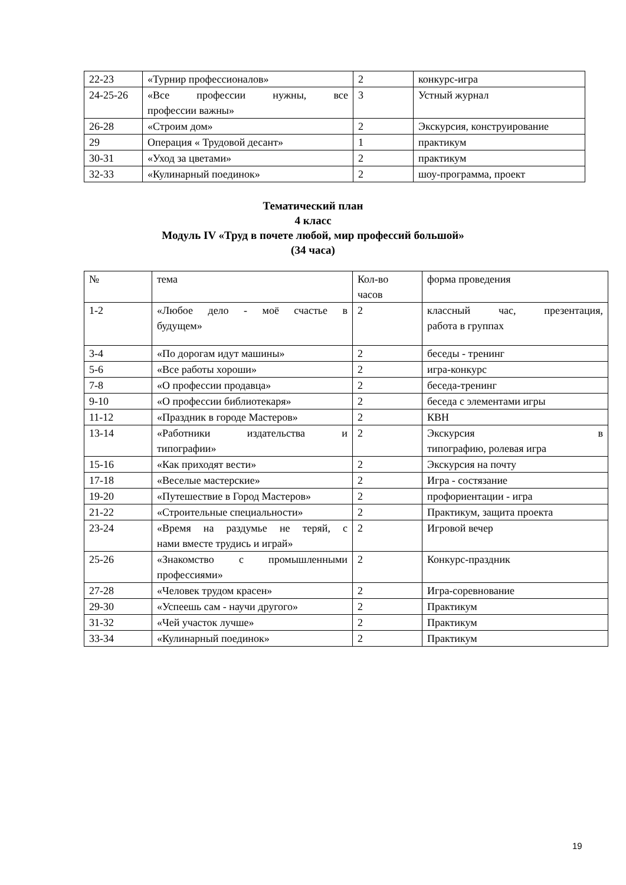| 22-23 | «Турнир профессионалов» | 2 | конкурс-игра |
| 24-25-26 | «Все профессии нужны, все профессии важны» | 3 | Устный журнал |
| 26-28 | «Строим дом» | 2 | Экскурсия, конструирование |
| 29 | Операция « Трудовой десант» | 1 | практикум |
| 30-31 | «Уход за цветами» | 2 | практикум |
| 32-33 | «Кулинарный поединок» | 2 | шоу-программа, проект |
Тематический план
4 класс
Модуль IV «Труд в почете любой, мир профессий большой»
(34 часа)
| № | тема | Кол-во часов | форма проведения |
| 1-2 | «Любое дело - моё счастье в будущем» | 2 | классный час, презентация, работа в группах |
| 3-4 | «По дорогам идут машины» | 2 | беседы - тренинг |
| 5-6 | «Все работы хороши» | 2 | игра-конкурс |
| 7-8 | «О профессии продавца» | 2 | беседа-тренинг |
| 9-10 | «О профессии библиотекаря» | 2 | беседа с элементами игры |
| 11-12 | «Праздник в городе Мастеров» | 2 | КВН |
| 13-14 | «Работники издательства и типографии» | 2 | Экскурсия в типографию, ролевая игра |
| 15-16 | «Как приходят вести» | 2 | Экскурсия на почту |
| 17-18 | «Веселые мастерские» | 2 | Игра - состязание |
| 19-20 | «Путешествие в Город Мастеров» | 2 | профориентации - игра |
| 21-22 | «Строительные специальности» | 2 | Практикум, защита проекта |
| 23-24 | «Время на раздумье не теряй, с нами вместе трудись и играй» | 2 | Игровой вечер |
| 25-26 | «Знакомство с промышленными профессиями» | 2 | Конкурс-праздник |
| 27-28 | «Человек трудом красен» | 2 | Игра-соревнование |
| 29-30 | «Успеешь сам - научи другого» | 2 | Практикум |
| 31-32 | «Чей участок лучше» | 2 | Практикум |
| 33-34 | «Кулинарный поединок» | 2 | Практикум |
19